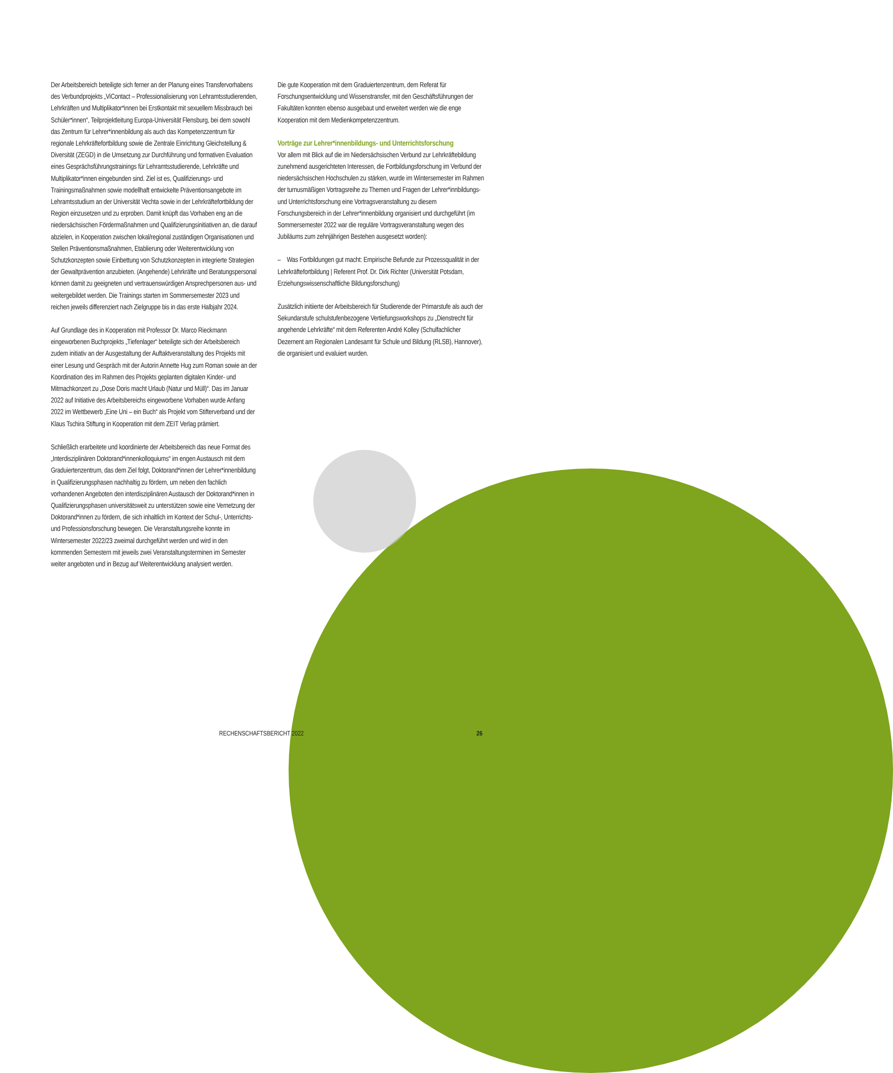Der Arbeitsbereich beteiligte sich ferner an der Planung eines Transfervorhabens des Verbundprojekts „ViContact – Professionalisierung von Lehramtsstudierenden, Lehrkräften und Multiplikator*innen bei Erstkontakt mit sexuellem Missbrauch bei Schüler*innen“, Teilprojektleitung Europa-Universität Flensburg, bei dem sowohl das Zentrum für Lehrer*innenbildung als auch das Kompetenzzentrum für regionale Lehrkräftefortbildung sowie die Zentrale Einrichtung Gleichstellung & Diversität (ZEGD) in die Umsetzung zur Durchführung und formativen Evaluation eines Gesprächsführungstrainings für Lehramtsstudierende, Lehrkräfte und Multiplikator*innen eingebunden sind. Ziel ist es, Qualifizierungs- und Trainingsmaßnahmen sowie modellhaft entwickelte Präventionsangebote im Lehramtsstudium an der Universität Vechta sowie in der Lehrkräftefortbildung der Region einzusetzen und zu erproben. Damit knüpft das Vorhaben eng an die niedersächsischen Fördermaßnahmen und Qualifizierungsinitiativen an, die darauf abzielen, in Kooperation zwischen lokal/regional zuständigen Organisationen und Stellen Präventionsmaßnahmen, Etablierung oder Weiterentwicklung von Schutzkonzepten sowie Einbettung von Schutzkonzepten in integrierte Strategien der Gewaltprävention anzubieten. (Angehende) Lehrkräfte und Beratungspersonal können damit zu geeigneten und vertrauenswürdigen Ansprechpersonen aus- und weitergebildet werden. Die Trainings starten im Sommersemester 2023 und reichen jeweils differenziert nach Zielgruppe bis in das erste Halbjahr 2024.
Auf Grundlage des in Kooperation mit Professor Dr. Marco Rieckmann eingeworbenen Buchprojekts „Tiefenlager“ beteiligte sich der Arbeitsbereich zudem initiativ an der Ausgestaltung der Auftaktveranstaltung des Projekts mit einer Lesung und Gespräch mit der Autorin Annette Hug zum Roman sowie an der Koordination des im Rahmen des Projekts geplanten digitalen Kinder- und Mitmachkonzert zu „Dose Doris macht Urlaub (Natur und Müll)“. Das im Januar 2022 auf Initiative des Arbeitsbereichs eingeworbene Vorhaben wurde Anfang 2022 im Wettbewerb „Eine Uni – ein Buch“ als Projekt vom Stifterverband und der Klaus Tschira Stiftung in Kooperation mit dem ZEIT Verlag prämiert.
Schließlich erarbeitete und koordinierte der Arbeitsbereich das neue Format des „Interdisziplinären Doktorand*innenkolloquiums“ im engen Austausch mit dem Graduiertenzentrum, das dem Ziel folgt, Doktorand*innen der Lehrer*innenbildung in Qualifizierungsphasen nachhaltig zu fördern, um neben den fachlich vorhandenen Angeboten den interdisziplinären Austausch der Doktorand*innen in Qualifizierungsphasen universitätsweit zu unterstützen sowie eine Vernetzung der Doktorand*innen zu fördern, die sich inhaltlich im Kontext der Schul-, Unterrichts- und Professionsforschung bewegen. Die Veranstaltungsreihe konnte im Wintersemester 2022/23 zweimal durchgeführt werden und wird in den kommenden Semestern mit jeweils zwei Veranstaltungsterminen im Semester weiter angeboten und in Bezug auf Weiterentwicklung analysiert werden.
Die gute Kooperation mit dem Graduiertenzentrum, dem Referat für Forschungsentwicklung und Wissenstransfer, mit den Geschäftsführungen der Fakultäten konnten ebenso ausgebaut und erweitert werden wie die enge Kooperation mit dem Medienkompetenzzentrum.
Vorträge zur Lehrer*innenbildungs- und Unterrichtsforschung
Vor allem mit Blick auf die im Niedersächsischen Verbund zur Lehrkräftebildung zunehmend ausgerichteten Interessen, die Fortbildungsforschung im Verbund der niedersächsischen Hochschulen zu stärken, wurde im Wintersemester im Rahmen der turnusmäßigen Vortragsreihe zu Themen und Fragen der Lehrer*innbildungs- und Unterrichtsforschung eine Vortragsveranstaltung zu diesem Forschungsbereich in der Lehrer*innenbildung organisiert und durchgeführt (im Sommersemester 2022 war die reguläre Vortragsveranstaltung wegen des Jubiläums zum zehnjährigen Bestehen ausgesetzt worden):
– Was Fortbildungen gut macht: Empirische Befunde zur Prozessqualität in der Lehrkräftefortbildung | Referent Prof. Dr. Dirk Richter (Universität Potsdam, Erziehungswissenschaftliche Bildungsforschung)
Zusätzlich initiierte der Arbeitsbereich für Studierende der Primarstufe als auch der Sekundarstufe schulstufenbezogene Vertiefungsworkshops zu „Dienstrecht für angehende Lehrkräfte“ mit dem Referenten André Kolley (Schulfachlicher Dezernent am Regionalen Landesamt für Schule und Bildung (RLSB), Hannover), die organisiert und evaluiert wurden.
RECHENSCHAFTSBERICHT 2022 26